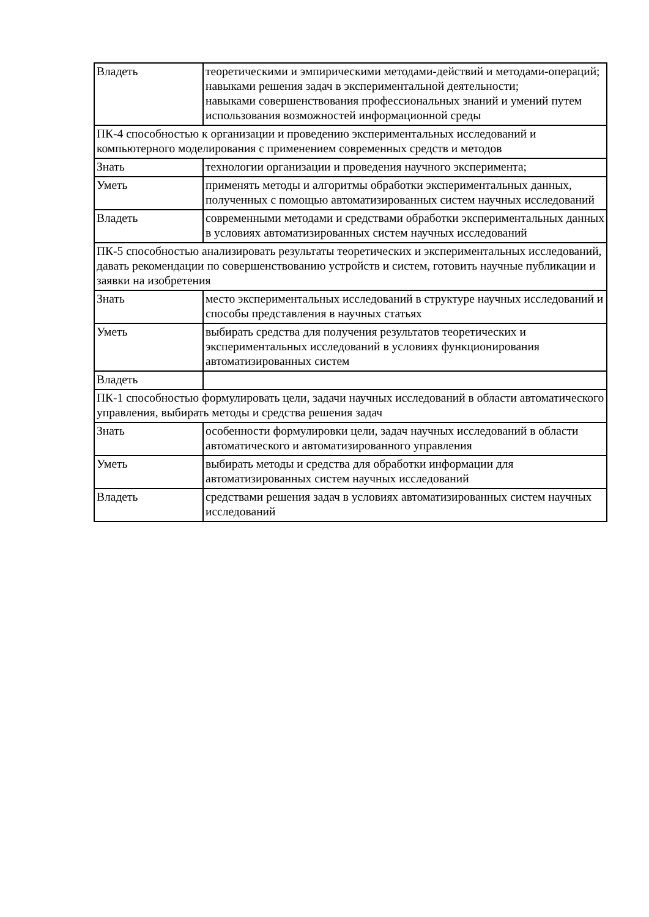| Владеть | теоретическими и эмпирическими методами-действий и методами-операций; навыками решения задач в экспериментальной деятельности; навыками совершенствования профессиональных знаний и умений путем использования возможностей информационной среды |
| ПК-4 способностью к организации и проведению экспериментальных исследований и компьютерного моделирования с применением современных средств и методов | |
| Знать | технологии организации и проведения научного эксперимента; |
| Уметь | применять методы и алгоритмы обработки экспериментальных данных, полученных с помощью автоматизированных систем научных исследований |
| Владеть | современными методами и средствами обработки экспериментальных данных в условиях автоматизированных систем научных исследований |
| ПК-5 способностью анализировать результаты теоретических и экспериментальных исследований, давать рекомендации по совершенствованию устройств и систем, готовить научные публикации и заявки на изобретения | |
| Знать | место экспериментальных исследований в структуре научных исследований и способы представления в научных статьях |
| Уметь | выбирать средства для получения результатов теоретических и экспериментальных исследований в условиях функционирования автоматизированных систем |
| Владеть | |
| ПК-1 способностью формулировать цели, задачи научных исследований в области автоматического управления, выбирать методы и средства решения задач | |
| Знать | особенности формулировки цели, задач научных исследований в области автоматического и автоматизированного управления |
| Уметь | выбирать методы и средства для обработки информации для автоматизированных систем научных исследований |
| Владеть | средствами решения задач в условиях автоматизированных систем научных исследований |